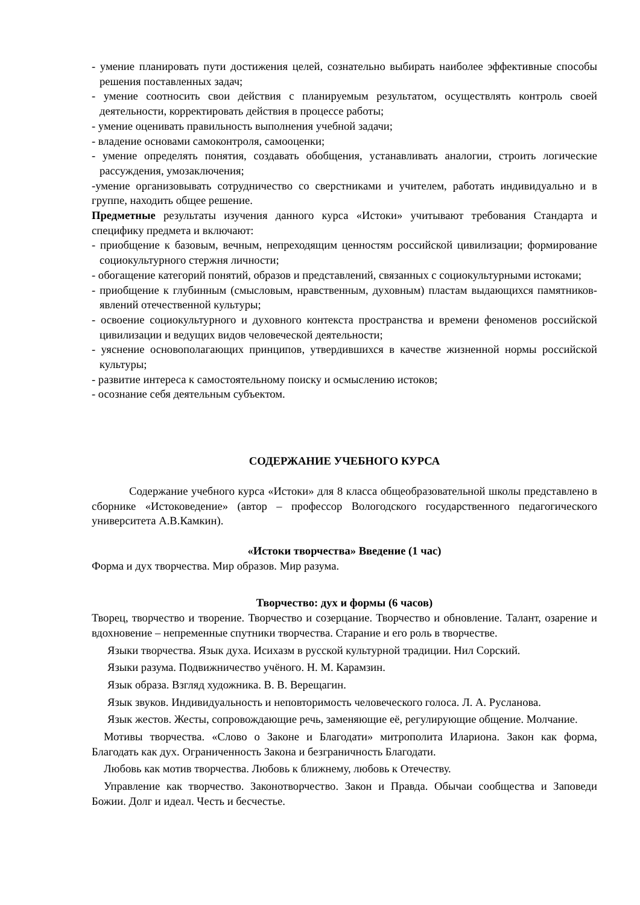- умение планировать пути достижения целей, сознательно выбирать наиболее эффективные способы решения поставленных задач;
- умение соотносить свои действия с планируемым результатом, осуществлять контроль своей деятельности, корректировать действия в процессе работы;
- умение оценивать правильность выполнения учебной задачи;
- владение основами самоконтроля, самооценки;
- умение определять понятия, создавать обобщения, устанавливать аналогии, строить логические рассуждения, умозаключения;
-умение организовывать сотрудничество со сверстниками и учителем, работать индивидуально и в группе, находить общее решение.
Предметные результаты изучения данного курса «Истоки» учитывают требования Стандарта и специфику предмета и включают:
- приобщение к базовым, вечным, непреходящим ценностям российской цивилизации; формирование социокультурного стержня личности;
- обогащение категорий понятий, образов и представлений, связанных с социокультурными истоками;
- приобщение к глубинным (смысловым, нравственным, духовным) пластам выдающихся памятников-явлений отечественной культуры;
- освоение социокультурного и духовного контекста пространства и времени феноменов российской цивилизации и ведущих видов человеческой деятельности;
- уяснение основополагающих принципов, утвердившихся в качестве жизненной нормы российской культуры;
- развитие интереса к самостоятельному поиску и осмыслению истоков;
- осознание себя деятельным субъектом.
СОДЕРЖАНИЕ УЧЕБНОГО КУРСА
Содержание учебного курса «Истоки» для 8 класса общеобразовательной школы представлено в сборнике «Истоковедение» (автор – профессор Вологодского государственного педагогического университета А.В.Камкин).
«Истоки творчества» Введение (1 час)
Форма и дух творчества. Мир образов. Мир разума.
Творчество: дух и формы (6 часов)
Творец, творчество и творение. Творчество и созерцание. Творчество и обновление. Талант, озарение и вдохновение – непременные спутники творчества. Старание и его роль в творчестве.
Языки творчества. Язык духа. Исихазм в русской культурной традиции. Нил Сорский.
Языки разума. Подвижничество учёного. Н. М. Карамзин.
Язык образа. Взгляд художника. В. В. Верещагин.
Язык звуков. Индивидуальность и неповторимость человеческого голоса. Л. А. Русланова.
Язык жестов. Жесты, сопровождающие речь, заменяющие её, регулирующие общение. Молчание.
Мотивы творчества. «Слово о Законе и Благодати» митрополита Илариона. Закон как форма, Благодать как дух. Ограниченность Закона и безграничность Благодати.
Любовь как мотив творчества. Любовь к ближнему, любовь к Отечеству.
Управление как творчество. Законотворчество. Закон и Правда. Обычаи сообщества и Заповеди Божии. Долг и идеал. Честь и бесчестье.